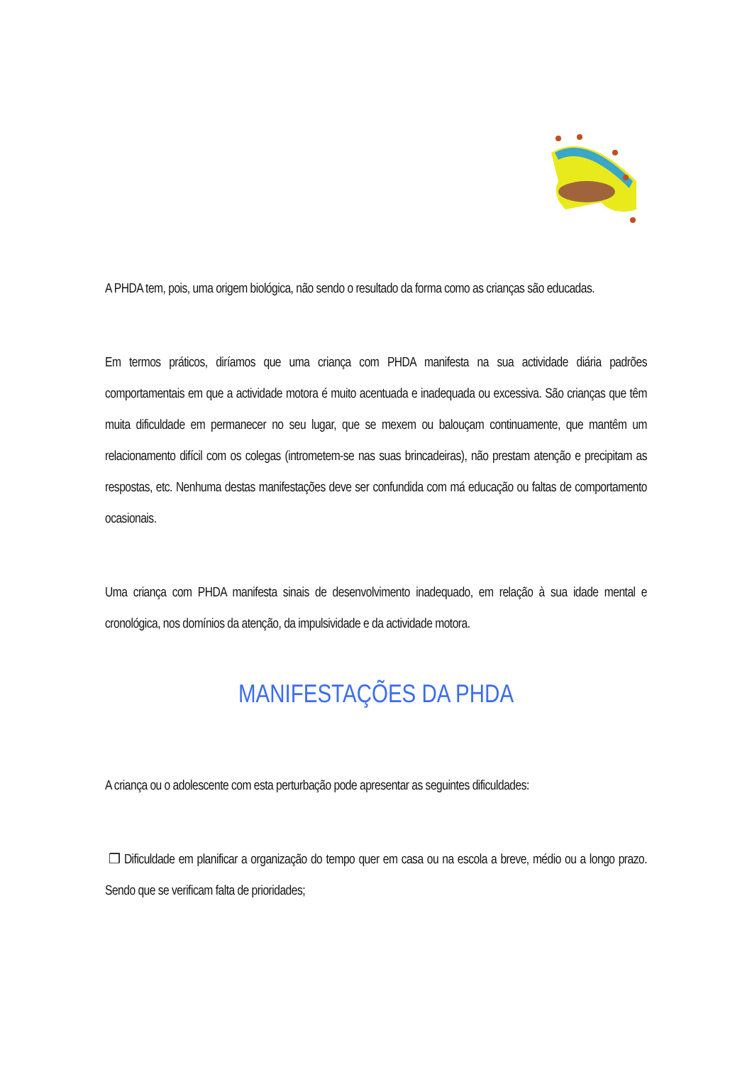A PHDA tem, pois, uma origem biológica, não sendo o resultado da forma como as crianças são educadas.
Em termos práticos, diríamos que uma criança com PHDA manifesta na sua actividade diária padrões comportamentais em que a actividade motora é muito acentuada e inadequada ou excessiva. São crianças que têm muita dificuldade em permanecer no seu lugar, que se mexem ou balouçam continuamente, que mantêm um relacionamento difícil com os colegas (intrometem-se nas suas brincadeiras), não prestam atenção e precipitam as respostas, etc. Nenhuma destas manifestações deve ser confundida com má educação ou faltas de comportamento ocasionais.
Uma criança com PHDA manifesta sinais de desenvolvimento inadequado, em relação à sua idade mental e cronológica, nos domínios da atenção, da impulsividade e da actividade motora.
MANIFESTAÇÕES DA PHDA
A criança ou o adolescente com esta perturbação pode apresentar as seguintes dificuldades:
❒ Dificuldade em planificar a organização do tempo quer em casa ou na escola a breve, médio ou a longo prazo. Sendo que se verificam falta de prioridades;